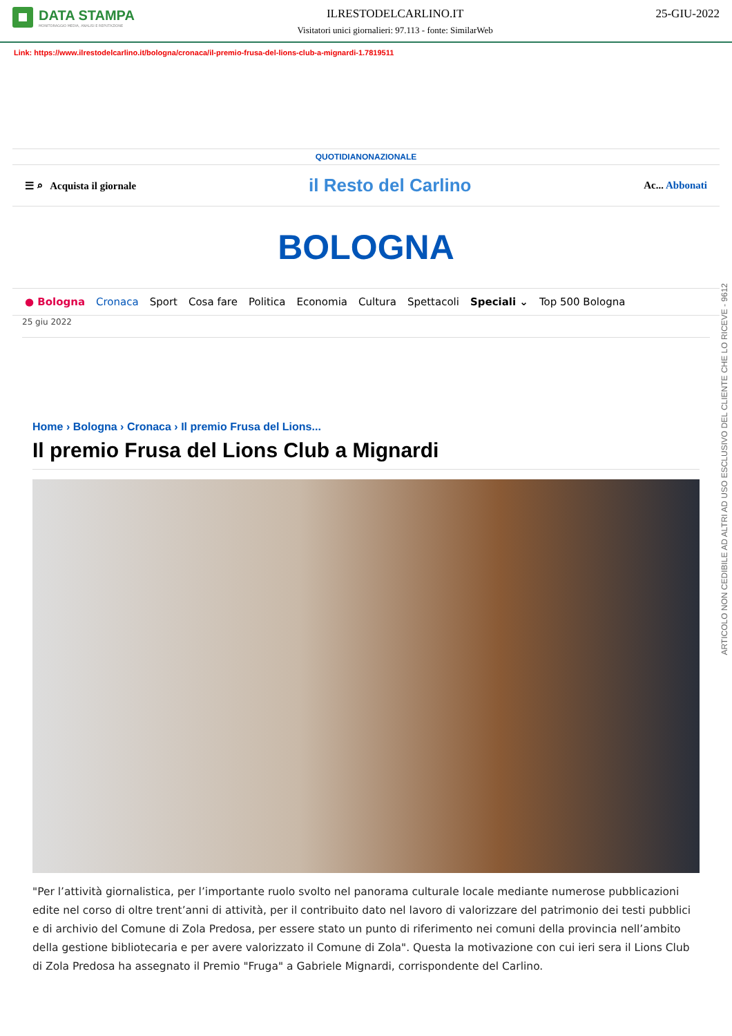DATA STAMPA
MONITORAGGIO MEDIA, ANALISI E REPUTAZIONE
ILRESTODELCARLINO.IT
Visitatori unici giornalieri: 97.113 - fonte: SimilarWeb
25-GIU-2022
Link: https://www.ilrestodelcarlino.it/bologna/cronaca/il-premio-frusa-del-lions-club-a-mignardi-1.7819511
QUOTIDIANONAZIONALE
☰ ⌕ Acquista il giornale il Resto del Carlino Ac... Abbonati
BOLOGNA
● Bologna Cronaca Sport Cosa fare Politica Economia Cultura Spettacoli Speciali ⌄ Top 500 Bologna
25 giu 2022
Home › Bologna › Cronaca › Il premio Frusa del Lions...
Il premio Frusa del Lions Club a Mignardi
"Per l’attività giornalistica, per l’importante ruolo svolto nel panorama culturale locale mediante numerose pubblicazioni edite nel corso di oltre trent’anni di attività, per il contribuito dato nel lavoro di valorizzare del patrimonio dei testi pubblici e di archivio del Comune di Zola Predosa, per essere stato un punto di riferimento nei comuni della provincia nell’ambito della gestione bibliotecaria e per avere valorizzato il Comune di Zola". Questa la motivazione con cui ieri sera il Lions Club di Zola Predosa ha assegnato il Premio "Fruga" a Gabriele Mignardi, corrispondente del Carlino.
ARTICOLO NON CEDIBILE AD ALTRI AD USO ESCLUSIVO DEL CLIENTE CHE LO RICEVE - 9612